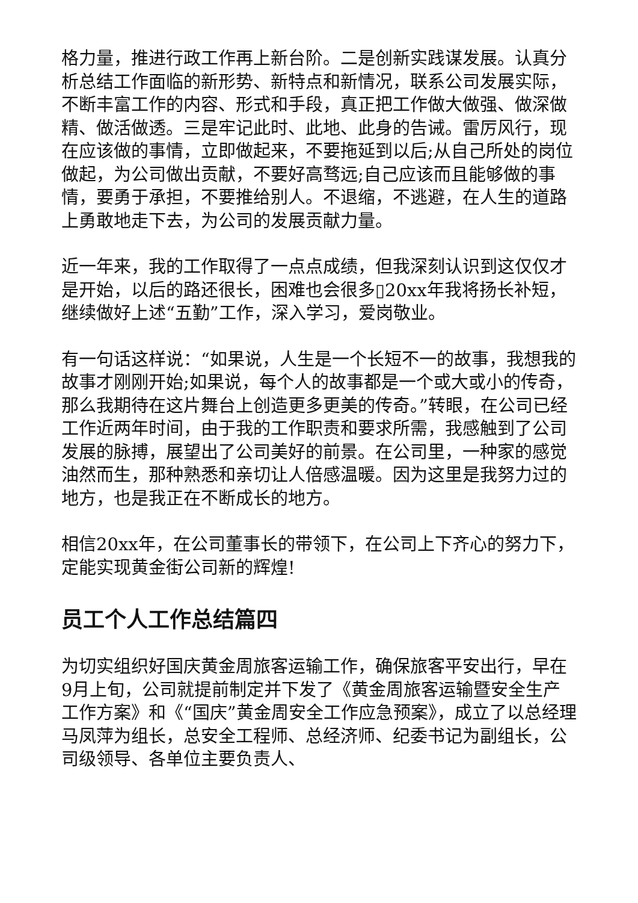格力量，推进行政工作再上新台阶。二是创新实践谋发展。认真分析总结工作面临的新形势、新特点和新情况，联系公司发展实际，不断丰富工作的内容、形式和手段，真正把工作做大做强、做深做精、做活做透。三是牢记此时、此地、此身的告诫。雷厉风行，现在应该做的事情，立即做起来，不要拖延到以后;从自己所处的岗位做起，为公司做出贡献，不要好高骛远;自己应该而且能够做的事情，要勇于承担，不要推给别人。不退缩，不逃避，在人生的道路上勇敢地走下去，为公司的发展贡献力量。
近一年来，我的工作取得了一点点成绩，但我深刻认识到这仅仅才是开始，以后的路还很长，困难也会很多▯20xx年我将扬长补短，继续做好上述“五勤”工作，深入学习，爱岗敬业。
有一句话这样说：“如果说，人生是一个长短不一的故事，我想我的故事才刚刚开始;如果说，每个人的故事都是一个或大或小的传奇，那么我期待在这片舞台上创造更多更美的传奇。”转眼，在公司已经工作近两年时间，由于我的工作职责和要求所需，我感触到了公司发展的脉搏，展望出了公司美好的前景。在公司里，一种家的感觉油然而生，那种熟悉和亲切让人倍感温暖。因为这里是我努力过的地方，也是我正在不断成长的地方。
相信20xx年，在公司董事长的带领下，在公司上下齐心的努力下，定能实现黄金街公司新的辉煌!
员工个人工作总结篇四
为切实组织好国庆黄金周旅客运输工作，确保旅客平安出行，早在9月上旬，公司就提前制定并下发了《黄金周旅客运输暨安全生产工作方案》和《“国庆”黄金周安全工作应急预案》，成立了以总经理马凤萍为组长，总安全工程师、总经济师、纪委书记为副组长，公司级领导、各单位主要负责人、